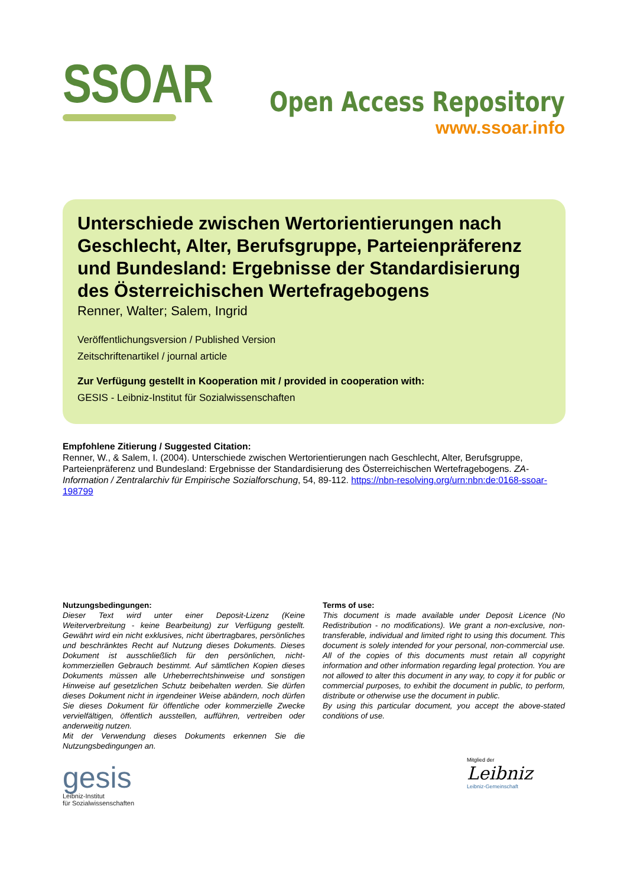SSOAR
Open Access Repository
www.ssoar.info
Unterschiede zwischen Wertorientierungen nach Geschlecht, Alter, Berufsgruppe, Parteienpräferenz und Bundesland: Ergebnisse der Standardisierung des Österreichischen Wertefragebogens
Renner, Walter; Salem, Ingrid
Veröffentlichungsversion / Published Version
Zeitschriftenartikel / journal article
Zur Verfügung gestellt in Kooperation mit / provided in cooperation with:
GESIS - Leibniz-Institut für Sozialwissenschaften
Empfohlene Zitierung / Suggested Citation:
Renner, W., & Salem, I. (2004). Unterschiede zwischen Wertorientierungen nach Geschlecht, Alter, Berufsgruppe, Parteienpräferenz und Bundesland: Ergebnisse der Standardisierung des Österreichischen Wertefragebogens. ZA-Information / Zentralarchiv für Empirische Sozialforschung, 54, 89-112. https://nbn-resolving.org/urn:nbn:de:0168-ssoar-198799
Nutzungsbedingungen:
Dieser Text wird unter einer Deposit-Lizenz (Keine Weiterverbreitung - keine Bearbeitung) zur Verfügung gestellt. Gewährt wird ein nicht exklusives, nicht übertragbares, persönliches und beschränktes Recht auf Nutzung dieses Dokuments. Dieses Dokument ist ausschließlich für den persönlichen, nicht-kommerziellen Gebrauch bestimmt. Auf sämtlichen Kopien dieses Dokuments müssen alle Urheberrechtshinweise und sonstigen Hinweise auf gesetzlichen Schutz beibehalten werden. Sie dürfen dieses Dokument nicht in irgendeiner Weise abändern, noch dürfen Sie dieses Dokument für öffentliche oder kommerzielle Zwecke vervielfältigen, öffentlich ausstellen, aufführen, vertreiben oder anderweitig nutzen.
Mit der Verwendung dieses Dokuments erkennen Sie die Nutzungsbedingungen an.
Terms of use:
This document is made available under Deposit Licence (No Redistribution - no modifications). We grant a non-exclusive, non-transferable, individual and limited right to using this document. This document is solely intended for your personal, non-commercial use. All of the copies of this documents must retain all copyright information and other information regarding legal protection. You are not allowed to alter this document in any way, to copy it for public or commercial purposes, to exhibit the document in public, to perform, distribute or otherwise use the document in public.
By using this particular document, you accept the above-stated conditions of use.
gesis
Leibniz-Institut
für Sozialwissenschaften
Mitglied der
Leibniz
Leibniz-Gemeinschaft